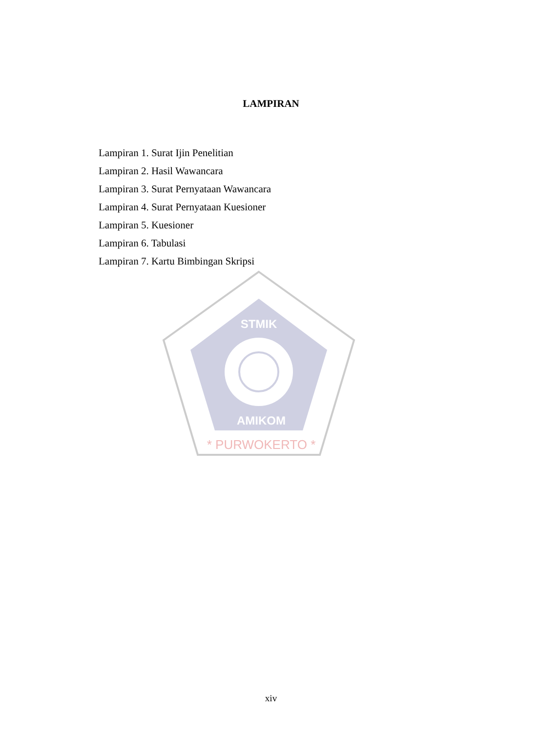LAMPIRAN
Lampiran 1. Surat Ijin Penelitian
Lampiran 2. Hasil Wawancara
Lampiran 3. Surat Pernyataan Wawancara
Lampiran 4. Surat Pernyataan Kuesioner
Lampiran 5. Kuesioner
Lampiran 6. Tabulasi
Lampiran 7. Kartu Bimbingan Skripsi
STMIK
AMIKOM
* PURWOKERTO *
xiv